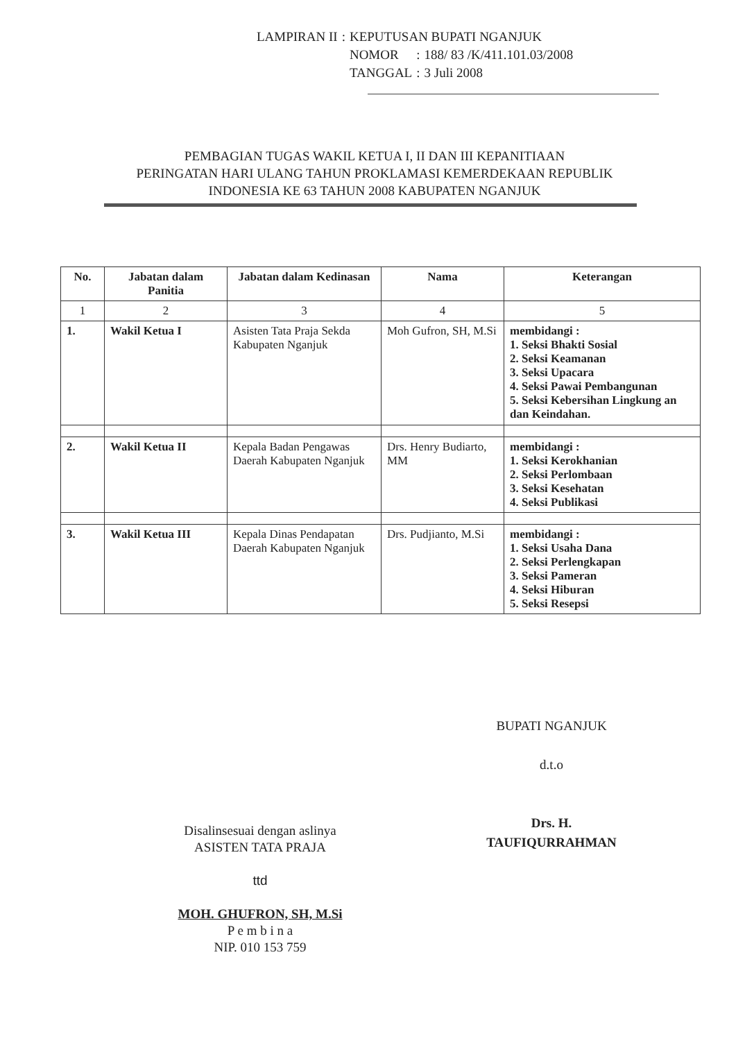| LAMPIRAN II | : | KEPUTUSAN BUPATI NGANJUK | | |
| | | NOMOR | : | 188/ 83 /K/411.101.03/2008 |
| | | TANGGAL | : | 3 Juli 2008 |
PEMBAGIAN TUGAS WAKIL KETUA I, II DAN III KEPANITIAAN
PERINGATAN HARI ULANG TAHUN PROKLAMASI KEMERDEKAAN REPUBLIK
INDONESIA KE 63 TAHUN 2008 KABUPATEN NGANJUK
| No. | Jabatan dalam Panitia | Jabatan dalam Kedinasan | Nama | Keterangan |
| --- | --- | --- | --- | --- |
| 1 | 2 | 3 | 4 | 5 |
| 1. | Wakil Ketua I | Asisten Tata Praja Sekda Kabupaten Nganjuk | Moh Gufron, SH, M.Si | membidangi : 1. Seksi Bhakti Sosial 2. Seksi Keamanan 3. Seksi Upacara 4. Seksi Pawai Pembangunan 5. Seksi Kebersihan Lingkung an dan Keindahan. |
| 2. | Wakil Ketua II | Kepala Badan Pengawas Daerah Kabupaten Nganjuk | Drs. Henry Budiarto, MM | membidangi : 1. Seksi Kerokhanian 2. Seksi Perlombaan 3. Seksi Kesehatan 4. Seksi Publikasi |
| 3. | Wakil Ketua III | Kepala Dinas Pendapatan Daerah Kabupaten Nganjuk | Drs. Pudjianto, M.Si | membidangi : 1. Seksi Usaha Dana 2. Seksi Perlengkapan 3. Seksi Pameran 4. Seksi Hiburan 5. Seksi Resepsi |
BUPATI NGANJUK
d.t.o
Drs. H. TAUFIQURRAHMAN
Disalinsesuai dengan aslinya
ASISTEN TATA PRAJA
ttd
MOH. GHUFRON, SH, M.Si
P e m b i n a
NIP. 010 153 759